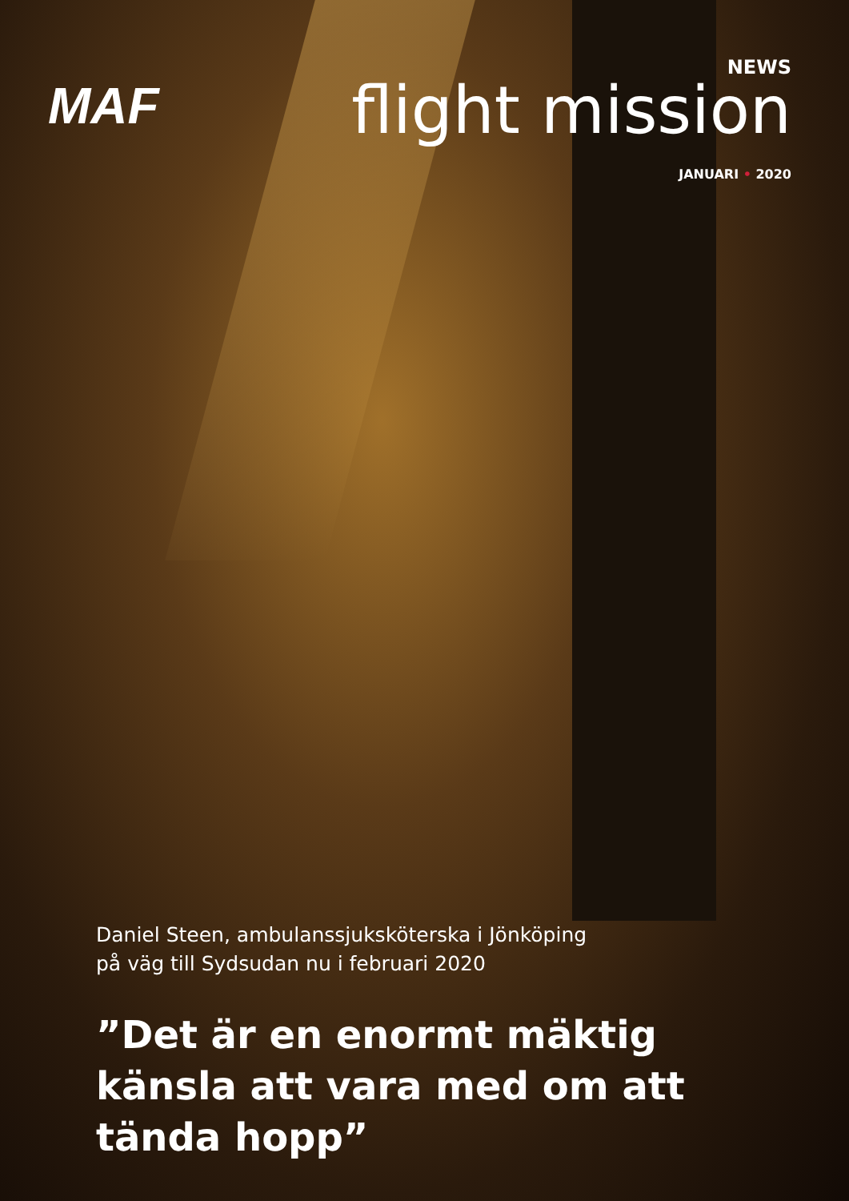MAF
NEWS
flight mission
JANUARI • 2020
Daniel Steen, ambulanssjuksköterska i Jönköping
på väg till Sydsudan nu i februari 2020
”Det är en enormt mäktig känsla att vara med om att tända hopp”